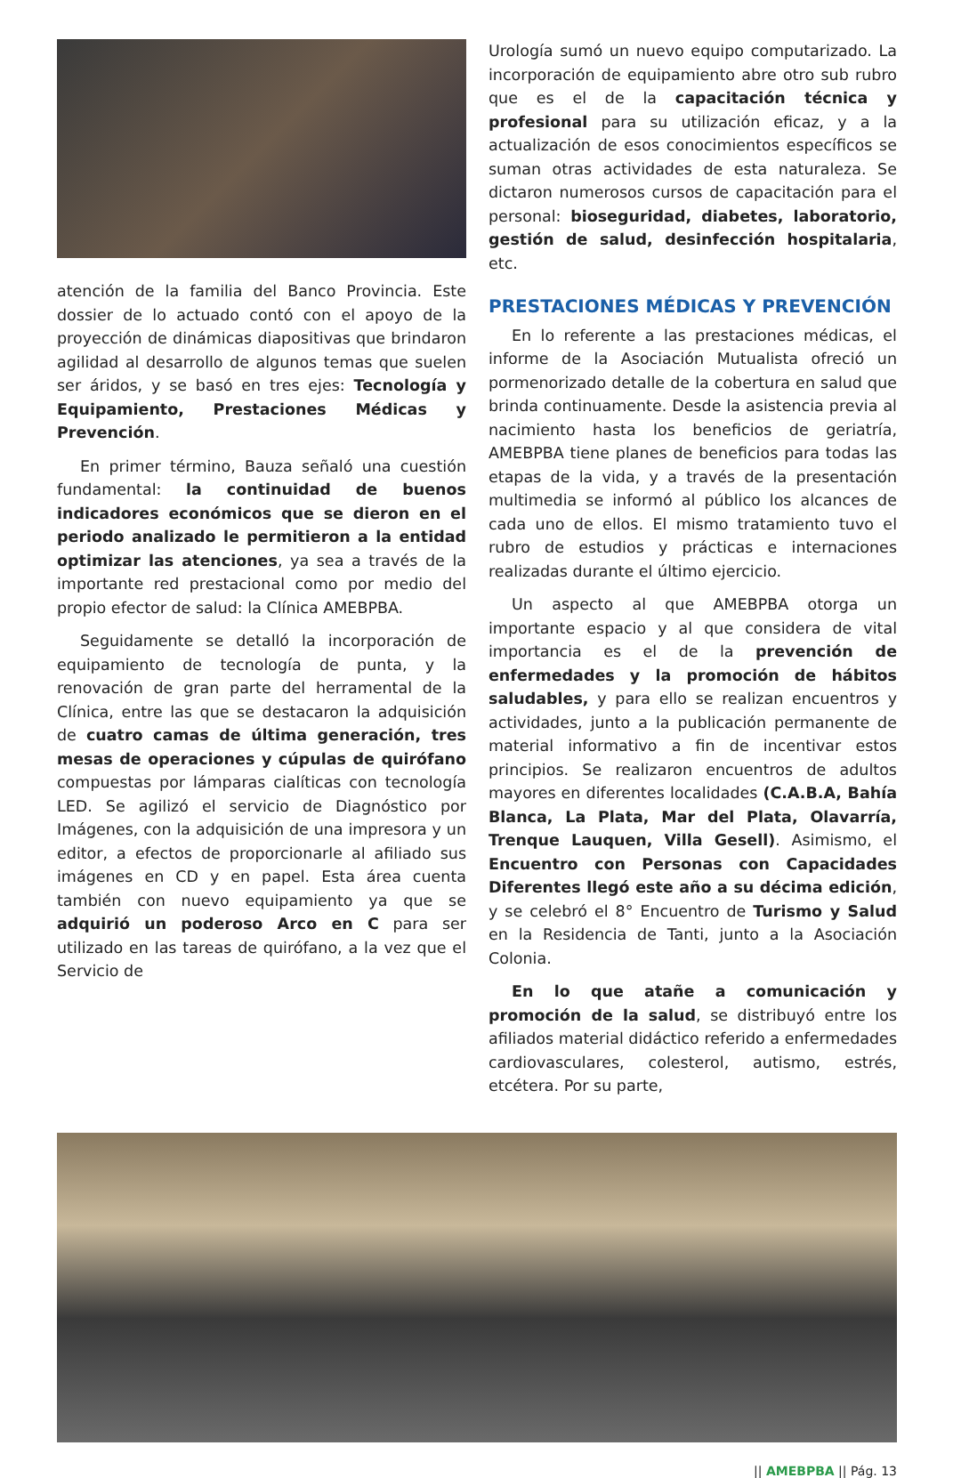atención de la familia del Banco Provincia. Este dossier de lo actuado contó con el apoyo de la proyección de dinámicas diapositivas que brindaron agilidad al desarrollo de algunos temas que suelen ser áridos, y se basó en tres ejes: Tecnología y Equipamiento, Prestaciones Médicas y Prevención.
En primer término, Bauza señaló una cuestión fundamental: la continuidad de buenos indicadores económicos que se dieron en el periodo analizado le permitieron a la entidad optimizar las atenciones, ya sea a través de la importante red prestacional como por medio del propio efector de salud: la Clínica AMEBPBA.
Seguidamente se detalló la incorporación de equipamiento de tecnología de punta, y la renovación de gran parte del herramental de la Clínica, entre las que se destacaron la adquisición de cuatro camas de última generación, tres mesas de operaciones y cúpulas de quirófano compuestas por lámparas cialíticas con tecnología LED. Se agilizó el servicio de Diagnóstico por Imágenes, con la adquisición de una impresora y un editor, a efectos de proporcionarle al afiliado sus imágenes en CD y en papel. Esta área cuenta también con nuevo equipamiento ya que se adquirió un poderoso Arco en C para ser utilizado en las tareas de quirófano, a la vez que el Servicio de
Urología sumó un nuevo equipo computarizado. La incorporación de equipamiento abre otro sub rubro que es el de la capacitación técnica y profesional para su utilización eficaz, y a la actualización de esos conocimientos específicos se suman otras actividades de esta naturaleza. Se dictaron numerosos cursos de capacitación para el personal: bioseguridad, diabetes, laboratorio, gestión de salud, desinfección hospitalaria, etc.
PRESTACIONES MÉDICAS Y PREVENCIÓN
En lo referente a las prestaciones médicas, el informe de la Asociación Mutualista ofreció un pormenorizado detalle de la cobertura en salud que brinda continuamente. Desde la asistencia previa al nacimiento hasta los beneficios de geriatría, AMEBPBA tiene planes de beneficios para todas las etapas de la vida, y a través de la presentación multimedia se informó al público los alcances de cada uno de ellos. El mismo tratamiento tuvo el rubro de estudios y prácticas e internaciones realizadas durante el último ejercicio.
Un aspecto al que AMEBPBA otorga un importante espacio y al que considera de vital importancia es el de la prevención de enfermedades y la promoción de hábitos saludables, y para ello se realizan encuentros y actividades, junto a la publicación permanente de material informativo a fin de incentivar estos principios. Se realizaron encuentros de adultos mayores en diferentes localidades (C.A.B.A, Bahía Blanca, La Plata, Mar del Plata, Olavarría, Trenque Lauquen, Villa Gesell). Asimismo, el Encuentro con Personas con Capacidades Diferentes llegó este año a su décima edición, y se celebró el 8° Encuentro de Turismo y Salud en la Residencia de Tanti, junto a la Asociación Colonia.
En lo que atañe a comunicación y promoción de la salud, se distribuyó entre los afiliados material didáctico referido a enfermedades cardiovasculares, colesterol, autismo, estrés, etcétera. Por su parte,
|| AMEBPBA || Pág. 13